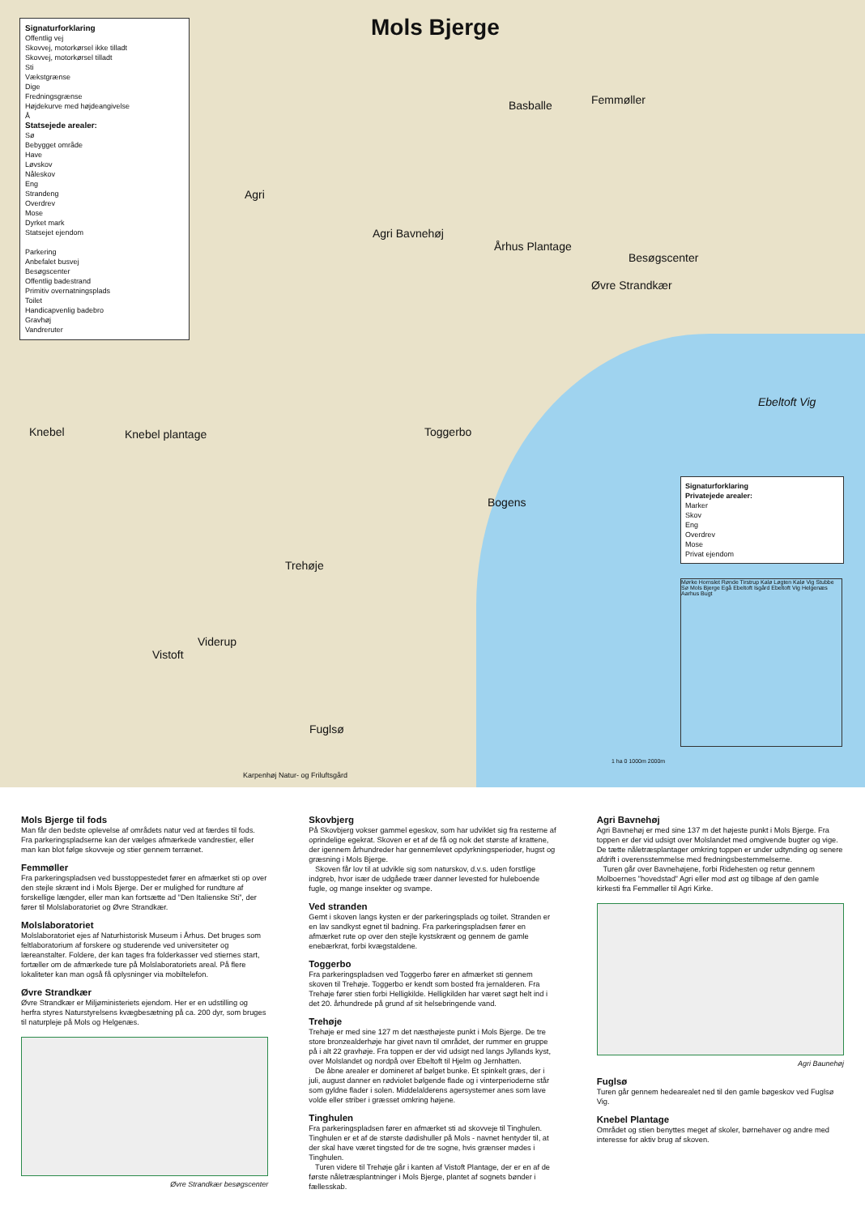Mols Bjerge
Signaturforklaring
Offentlig vej
Skovvej, motorkørsel ikke tilladt
Skovvej, motorkørsel tilladt
Sti
Vækstgrænse
Dige
Fredningsgrænse
Højdekurve med højdeangivelse
Å
Statsejede arealer:
Sø
Bebygget område
Have
Løvskov
Nåleskov
Eng
Strandeng
Overdrev
Mose
Dyrket mark
Statsejet ejendom
Parkering
Anbefalet busvej
Besøgscenter
Offentlig badestrand
Primitiv overnatningsplads
Toilet
Handicapvenlig badebro
Gravhøj
Vandreruter
Basballe Femmøller
Agri
Agri Bavnehøj
Århus Plantage
Besøgscenter
Øvre Strandkær
Knebel Knebel plantage Toggerbo
Bogens
Trehøje
Viderup
Vistoft
Fuglsø
Ebeltoft Vig
Karpenhøj Natur- og Friluftsgård
Signaturforklaring
Privatejede arealer:
Marker
Skov
Eng
Overdrev
Mose
Privat ejendom
Mørke Hornslet Rønde Tirstrup Kalø Løgten Kalø Vig Stubbe Sø Mols Bjerge Egå Ebeltoft Isgård Ebeltoft Vig Helgenæs Aarhus Bugt
1 ha 0 1000m 2000m
Mols Bjerge til fods
Man får den bedste oplevelse af områdets natur ved at færdes til fods. Fra parkeringspladserne kan der vælges afmærkede vandrestier, eller man kan blot følge skovveje og stier gennem terrænet.
Femmøller
Fra parkeringspladsen ved busstoppestedet fører en afmærket sti op over den stejle skrænt ind i Mols Bjerge. Der er mulighed for rundture af forskellige længder, eller man kan fortsætte ad ”Den Italienske Sti”, der fører til Molslaboratoriet og Øvre Strandkær.
Molslaboratoriet
Molslaboratoriet ejes af Naturhistorisk Museum i Århus. Det bruges som feltlaboratorium af forskere og studerende ved universiteter og læreanstalter. Foldere, der kan tages fra folderkasser ved stiernes start, fortæller om de afmærkede ture på Molslaboratoriets areal. På flere lokaliteter kan man også få oplysninger via mobiltelefon.
Øvre Strandkær
Øvre Strandkær er Miljøministeriets ejendom. Her er en udstilling og herfra styres Naturstyrelsens kvægbesætning på ca. 200 dyr, som bruges til naturpleje på Mols og Helgenæs.
Øvre Strandkær besøgscenter
Skovbjerg
På Skovbjerg vokser gammel egeskov, som har udviklet sig fra resterne af oprindelige egekrat. Skoven er et af de få og nok det største af krattene, der igennem århundreder har gennemlevet opdyrkningsperioder, hugst og græsning i Mols Bjerge.
Skoven får lov til at udvikle sig som naturskov, d.v.s. uden forstlige indgreb, hvor især de udgåede træer danner levested for huleboende fugle, og mange insekter og svampe.
Ved stranden
Gemt i skoven langs kysten er der parkeringsplads og toilet. Stranden er en lav sandkyst egnet til badning. Fra parkeringspladsen fører en afmærket rute op over den stejle kystskrænt og gennem de gamle enebærkrat, forbi kvægstaldene.
Toggerbo
Fra parkeringspladsen ved Toggerbo fører en afmærket sti gennem skoven til Trehøje. Toggerbo er kendt som bosted fra jernalderen. Fra Trehøje fører stien forbi Helligkilde. Helligkilden har været søgt helt ind i det 20. århundrede på grund af sit helsebringende vand.
Trehøje
Trehøje er med sine 127 m det næsthøjeste punkt i Mols Bjerge. De tre store bronzealderhøje har givet navn til området, der rummer en gruppe på i alt 22 gravhøje. Fra toppen er der vid udsigt ned langs Jyllands kyst, over Molslandet og nordpå over Ebeltoft til Hjelm og Jernhatten.
De åbne arealer er domineret af bølget bunke. Et spinkelt græs, der i juli, august danner en rødviolet bølgende flade og i vinterperioderne står som gyldne flader i solen. Middelalderens agersystemer anes som lave volde eller striber i græsset omkring højene.
Tinghulen
Fra parkeringspladsen fører en afmærket sti ad skovveje til Tinghulen. Tinghulen er et af de største dødishuller på Mols - navnet hentyder til, at der skal have været tingsted for de tre sogne, hvis grænser mødes i Tinghulen.
Turen videre til Trehøje går i kanten af Vistoft Plantage, der er en af de første nåletræsplantninger i Mols Bjerge, plantet af sognets bønder i fællesskab.
Agri Bavnehøj
Agri Bavnehøj er med sine 137 m det højeste punkt i Mols Bjerge. Fra toppen er der vid udsigt over Molslandet med omgivende bugter og vige. De tætte nåletræsplantager omkring toppen er under udtynding og senere afdrift i overensstemmelse med fredningsbestemmelserne.
Turen går over Bavnehøjene, forbi Ridehesten og retur gennem Molboernes ”hovedstad” Agri eller mod øst og tilbage af den gamle kirkesti fra Femmøller til Agri Kirke.
Agri Baunehøj
Fuglsø
Turen går gennem hedearealet ned til den gamle bøgeskov ved Fuglsø Vig.
Knebel Plantage
Området og stien benyttes meget af skoler, børnehaver og andre med interesse for aktiv brug af skoven.